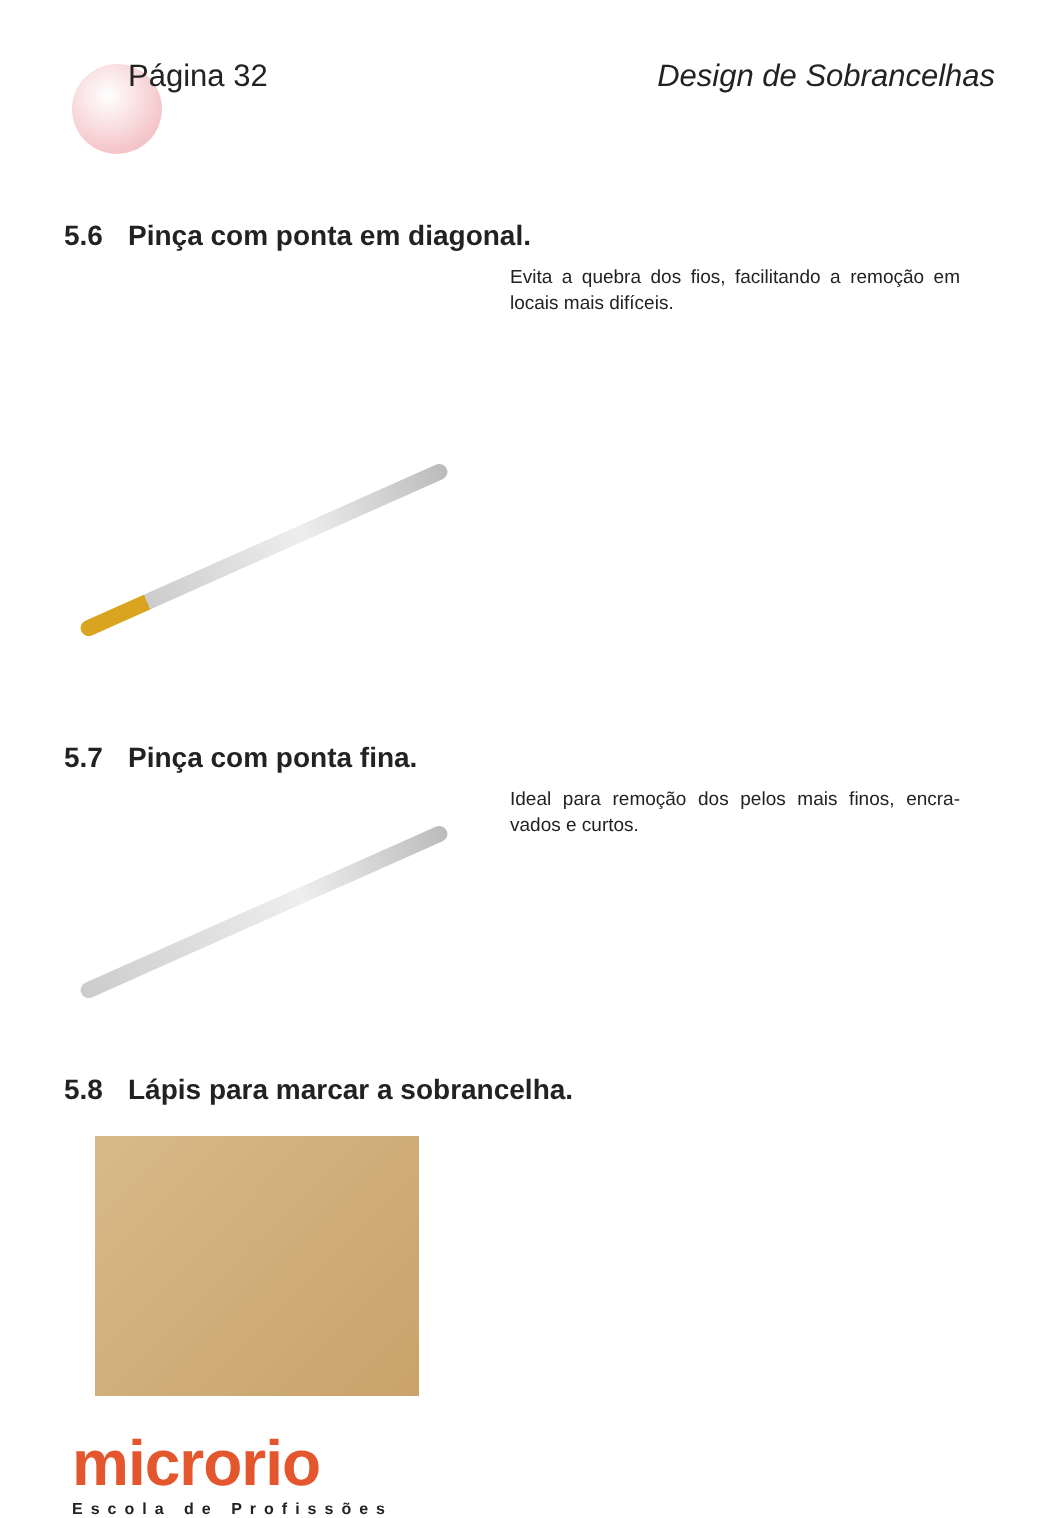Página 32 Design de Sobrancelhas
5.6 Pinça com ponta em diagonal.
Evita a quebra dos fios, facilitando a remoção em locais mais difíceis.
5.7 Pinça com ponta fina.
Ideal para remoção dos pelos mais finos, encra-vados e curtos.
5.8 Lápis para marcar a sobrancelha.
microrio
Escola de Profissões